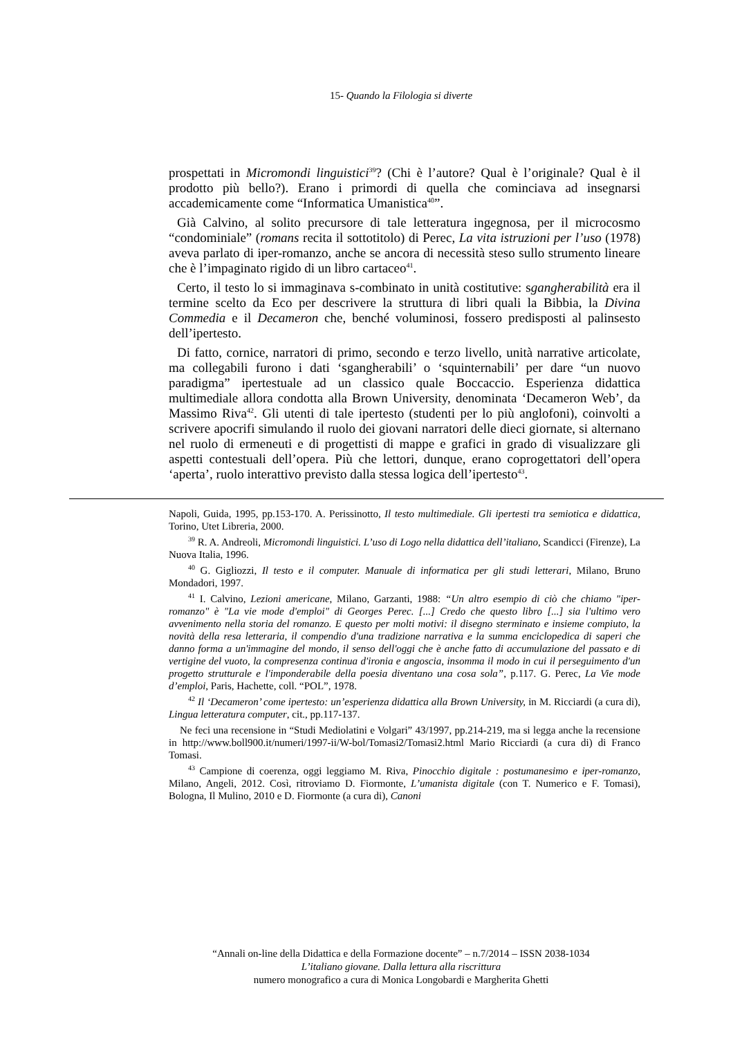15- Quando la Filologia si diverte
prospettati in Micromondi linguistici<sup>39</sup>? (Chi è l’autore? Qual è l’originale? Qual è il prodotto più bello?). Erano i primordi di quella che cominciava ad insegnarsi accademicamente come “Informatica Umanistica<sup>40</sup>”.
Già Calvino, al solito precursore di tale letteratura ingegnosa, per il microcosmo “condominiale” (romans recita il sottotitolo) di Perec, La vita istruzioni per l’uso (1978) aveva parlato di iper-romanzo, anche se ancora di necessità steso sullo strumento lineare che è l’impaginato rigido di un libro cartaceo<sup>41</sup>.
Certo, il testo lo si immaginava s-combinato in unità costitutive: sgangherabilità era il termine scelto da Eco per descrivere la struttura di libri quali la Bibbia, la Divina Commedia e il Decameron che, benché voluminosi, fossero predisposti al palinsesto dell’ipertesto.
Di fatto, cornice, narratori di primo, secondo e terzo livello, unità narrative articolate, ma collegabili furono i dati ‘sgangherabili’ o ‘squinternabili’ per dare “un nuovo paradigma” ipertestuale ad un classico quale Boccaccio. Esperienza didattica multimediale allora condotta alla Brown University, denominata ‘Decameron Web’, da Massimo Riva<sup>42</sup>. Gli utenti di tale ipertesto (studenti per lo più anglofoni), coinvolti a scrivere apocrifi simulando il ruolo dei giovani narratori delle dieci giornate, si alternano nel ruolo di ermeneuti e di progettisti di mappe e grafici in grado di visualizzare gli aspetti contestuali dell’opera. Più che lettori, dunque, erano coprogettatori dell’opera ‘aperta’, ruolo interattivo previsto dalla stessa logica dell’ipertesto<sup>43</sup>.
Napoli, Guida, 1995, pp.153-170. A. Perissinotto, Il testo multimediale. Gli ipertesti tra semiotica e didattica, Torino, Utet Libreria, 2000.
<sup>39</sup> R. A. Andreoli, Micromondi linguistici. L’uso di Logo nella didattica dell’italiano, Scandicci (Firenze), La Nuova Italia, 1996.
<sup>40</sup> G. Gigliozzi, Il testo e il computer. Manuale di informatica per gli studi letterari, Milano, Bruno Mondadori, 1997.
<sup>41</sup> I. Calvino, Lezioni americane, Milano, Garzanti, 1988: “Un altro esempio di ciò che chiamo "iper-romanzo" è "La vie mode d'emploi" di Georges Perec. [...] Credo che questo libro [...] sia l'ultimo vero avvenimento nella storia del romanzo. E questo per molti motivi: il disegno sterminato e insieme compiuto, la novità della resa letteraria, il compendio d'una tradizione narrativa e la summa enciclopedica di saperi che danno forma a un'immagine del mondo, il senso dell'oggi che è anche fatto di accumulazione del passato e di vertigine del vuoto, la compresenza continua d'ironia e angoscia, insomma il modo in cui il perseguimento d'un progetto strutturale e l'imponderabile della poesia diventano una cosa sola”, p.117. G. Perec, La Vie mode d’emploi, Paris, Hachette, coll. “POL”, 1978.
<sup>42</sup> Il ‘Decameron’ come ipertesto: un’esperienza didattica alla Brown University, in M. Ricciardi (a cura di), Lingua letteratura computer, cit., pp.117-137.
Ne feci una recensione in “Studi Mediolatini e Volgari” 43/1997, pp.214-219, ma si legga anche la recensione in http://www.boll900.it/numeri/1997-ii/W-bol/Tomasi2/Tomasi2.html Mario Ricciardi (a cura di) di Franco Tomasi.
<sup>43</sup> Campione di coerenza, oggi leggiamo M. Riva, Pinocchio digitale : postumanesimo e iper-romanzo, Milano, Angeli, 2012. Così, ritroviamo D. Fiormonte, L’umanista digitale (con T. Numerico e F. Tomasi), Bologna, Il Mulino, 2010 e D. Fiormonte (a cura di), Canoni
“Annali on-line della Didattica e della Formazione docente” – n.7/2014 – ISSN 2038-1034
L’italiano giovane. Dalla lettura alla riscrittura
numero monografico a cura di Monica Longobardi e Margherita Ghetti